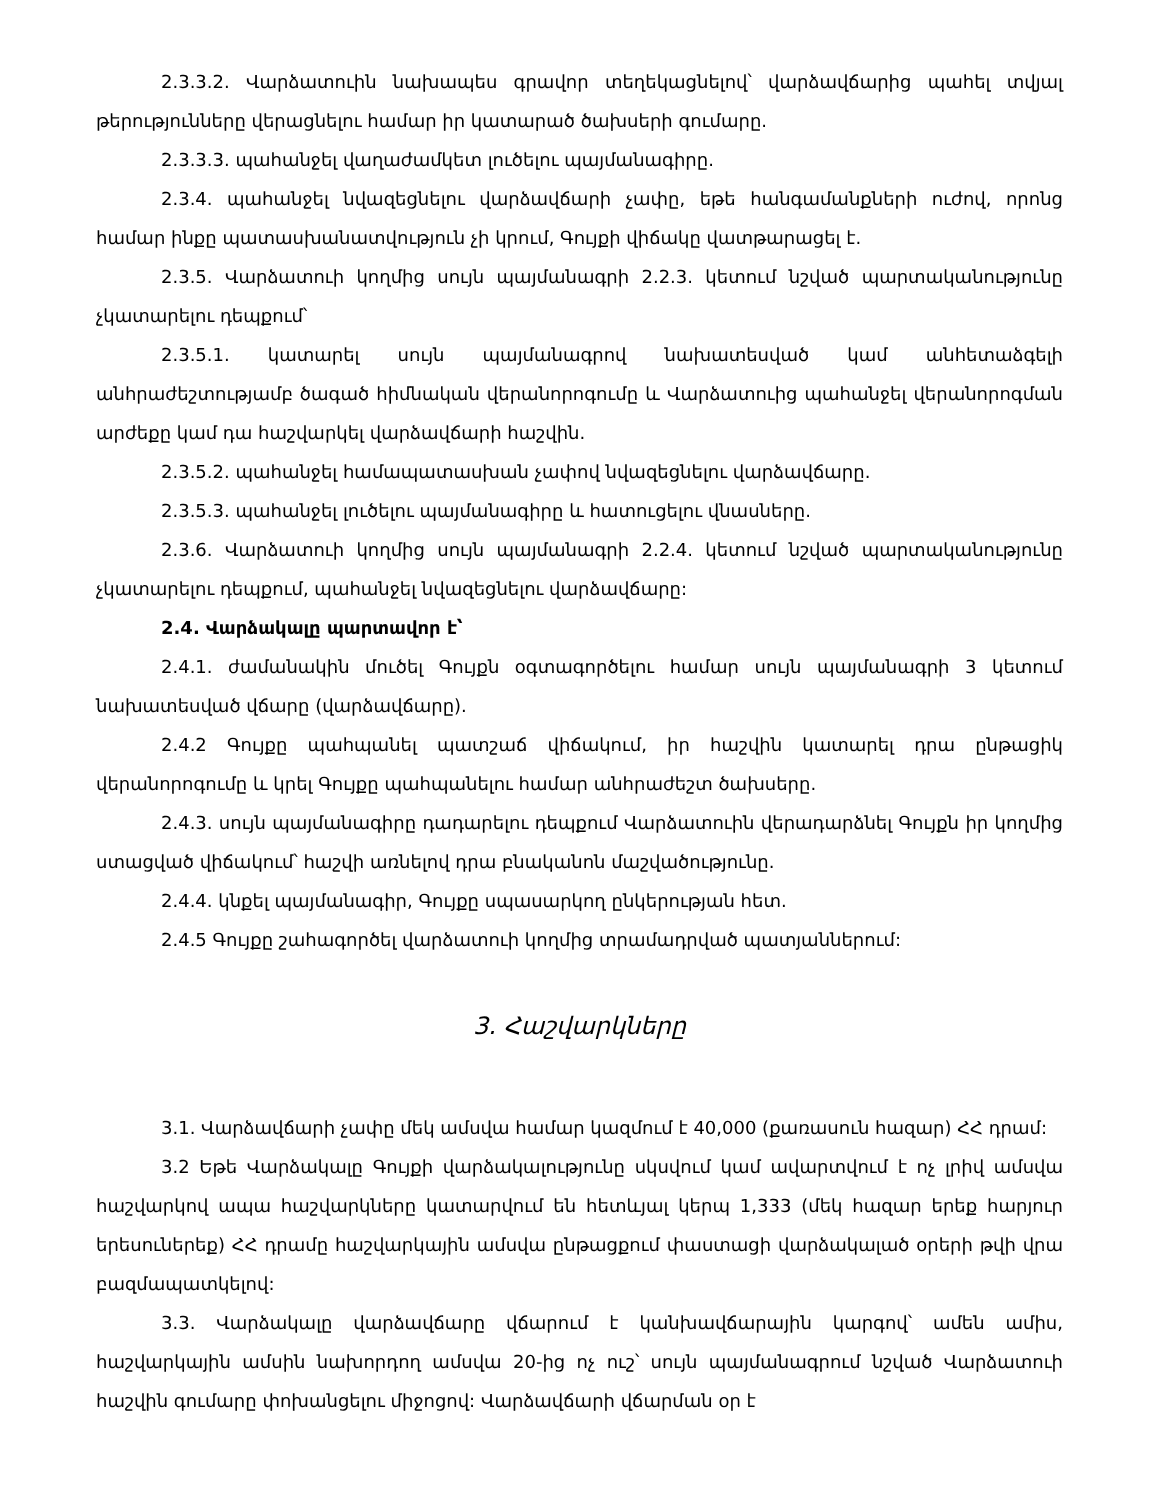2.3.3.2. Վարձատուին նախապես գրավոր տեղեկացնելով՝ վարձավճարից պահել տվյալ թերությունները վերացնելու համար իր կատարած ծախսերի գումարը.
2.3.3.3. պահանջել վաղաժամկետ լուծելու պայմանագիրը.
2.3.4. պահանջել նվազեցնելու վարձավճարի չափը, եթե հանգամանքների ուժով, որոնց համար ինքը պատասխանատվություն չի կրում, Գույքի վիճակը վատթարացել է.
2.3.5. Վարձատուի կողմից սույն պայմանագրի 2.2.3. կետում նշված պարտականությունը չկատարելու դեպքում՝
2.3.5.1. կատարել սույն պայմանագրով նախատեսված կամ անհետաձգելի անհրաժեշտությամբ ծագած հիմնական վերանորոգումը և Վարձատուից պահանջել վերանորոգման արժեքը կամ դա հաշվարկել վարձավճարի հաշվին.
2.3.5.2. պահանջել համապատասխան չափով նվազեցնելու վարձավճարը.
2.3.5.3. պահանջել լուծելու պայմանագիրը և հատուցելու վնասները.
2.3.6. Վարձատուի կողմից սույն պայմանագրի 2.2.4. կետում նշված պարտականությունը չկատարելու դեպքում, պահանջել նվազեցնելու վարձավճարը:
2.4. Վարձակալը պարտավոր է՝
2.4.1. ժամանակին մուծել Գույքն օգտագործելու համար սույն պայմանագրի 3 կետում նախատեսված վճարը (վարձավճարը).
2.4.2 Գույքը պահպանել պատշաճ վիճակում, իր հաշվին կատարել դրա ընթացիկ վերանորոգումը և կրել Գույքը պահպանելու համար անհրաժեշտ ծախսերը.
2.4.3. սույն պայմանագիրը դադարելու դեպքում Վարձատուին վերադարձնել Գույքն իր կողմից ստացված վիճակում՝ հաշվի առնելով դրա բնականոն մաշվածությունը.
2.4.4. կնքել պայմանագիր, Գույքը սպասարկող ընկերության հետ.
2.4.5 Գույքը շահագործել վարձատուի կողմից տրամադրված պատյաններում:
3. Հաշվարկները
3.1. Վարձավճարի չափը մեկ ամսվա համար կազմում է 40,000 (քառասուն հազար) ՀՀ դրամ:
3.2 Եթե Վարձակալը Գույքի վարձակալությունը սկսվում կամ ավարտվում է ոչ լրիվ ամսվա հաշվարկով ապա հաշվարկները կատարվում են հետևյալ կերպ 1,333 (մեկ հազար երեք հարյուր երեսուներեք) ՀՀ դրամը հաշվարկային ամսվա ընթացքում փաստացի վարձակալած օրերի թվի վրա բազմապատկելով:
3.3. Վարձակալը վարձավճարը վճարում է կանխավճարային կարգով՝ ամեն ամիս, հաշվարկային ամսին նախորդող ամսվա 20-ից ոչ ուշ՝ սույն պայմանագրում նշված Վարձատուի հաշվին գումարը փոխանցելու միջոցով: Վարձավճարի վճարման օր է